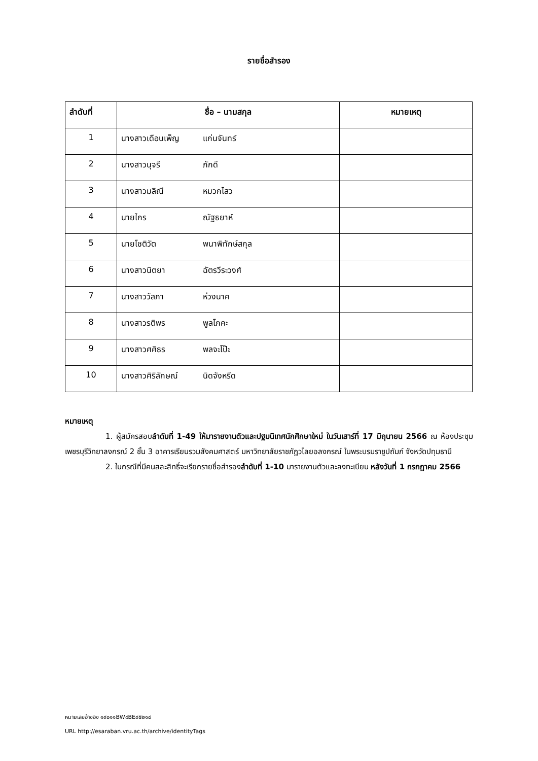รายชื่อสำรอง
| ลำดับที่ | ชื่อ – นามสกุล | หมายเหตุ |
| --- | --- | --- |
| 1 | นางสาวเดือนเพ็ญ แก่นจันทร์ | |
| 2 | นางสาวนุจรี ภักดี | |
| 3 | นางสาวมลิณี หมวกไสว | |
| 4 | นายไกร ณัฐธยาห์ | |
| 5 | นายโชติวัต พนาพิทักษ์สกุล | |
| 6 | นางสาวนิตยา ฉัตรวีระวงศ์ | |
| 7 | นางสาววัลภา ห่วงนาค | |
| 8 | นางสาวรติพร พูลโภคะ | |
| 9 | นางสาวศศิธร พลจะโป๊ะ | |
| 10 | นางสาวศิริลักษณ์ นิดจังหรีด | |
หมายเหตุ
1. ผู้สมัครสอบลำดับที่ 1-49 ให้มารายงานตัวและปฐมนิเทศนักศึกษาใหม่ ในวันเสาร์ที่ 17 มิถุนายน 2566 ณ ห้องประชุมเพชรบุรีวิทยาลงกรณ์ 2 ชั้น 3 อาคารเรียนรวมสังคมศาสตร์ มหาวิทยาลัยราชภัฏวไลยอลงกรณ์ ในพระบรมราชูปถัมภ์ จังหวัดปทุมธานี
2. ในกรณีที่มีคนสละสิทธิ์จะเรียกรายชื่อสำรองลำดับที่ 1-10 มารายงานตัวและลงทะเบียน หลังวันที่ 1 กรกฎาคม 2566
หมายเลขอ้างอิง ๑๙๐๑๑BW๘BE๙๕๒๑๔
URL http://esaraban.vru.ac.th/archive/identityTags